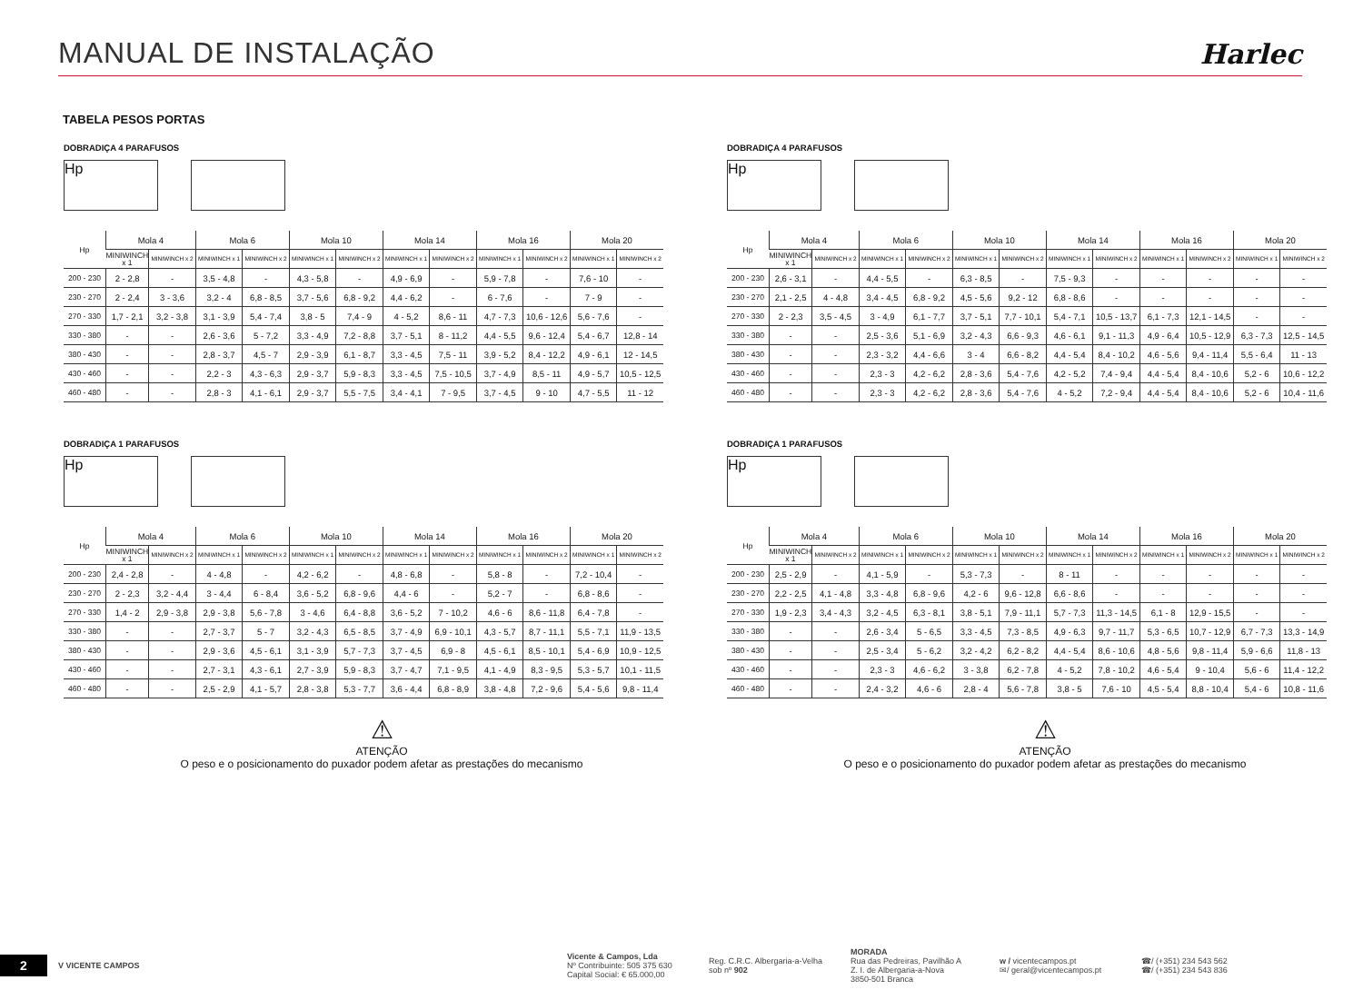MANUAL DE INSTALAÇÃO
Harlec
TABELA PESOS PORTAS
DOBRADIÇA 4 PARAFUSOS
Hp
| Hp | Mola 4 | | Mola 6 | | Mola 10 | | Mola 14 | | Mola 16 | | Mola 20 | |
| --- | --- | --- | --- | --- | --- | --- | --- | --- | --- | --- | --- | --- |
| | MINIWINCH x 1 | MINIWINCH x 2 | MINIWINCH x 1 | MINIWINCH x 2 | MINIWINCH x 1 | MINIWINCH x 2 | MINIWINCH x 1 | MINIWINCH x 2 | MINIWINCH x 1 | MINIWINCH x 2 | MINIWINCH x 1 | MINIWINCH x 2 |
| 200 - 230 | 2 - 2,8 | - | 3,5 - 4,8 | - | 4,3 - 5,8 | - | 4,9 - 6,9 | - | 5,9 - 7,8 | - | 7,6 - 10 | - |
| 230 - 270 | 2 - 2,4 | 3 - 3,6 | 3,2 - 4 | 6,8 - 8,5 | 3,7 - 5,6 | 6,8 - 9,2 | 4,4 - 6,2 | - | 6 - 7,6 | - | 7 - 9 | - |
| 270 - 330 | 1,7 - 2,1 | 3,2 - 3,8 | 3,1 - 3,9 | 5,4 - 7,4 | 3,8 - 5 | 7,4 - 9 | 4 - 5,2 | 8,6 - 11 | 4,7 - 7,3 | 10,6 - 12,6 | 5,6 - 7,6 | - |
| 330 - 380 | - | - | 2,6 - 3,6 | 5 - 7,2 | 3,3 - 4,9 | 7,2 - 8,8 | 3,7 - 5,1 | 8 - 11,2 | 4,4 - 5,5 | 9,6 - 12,4 | 5,4 - 6,7 | 12,8 - 14 |
| 380 - 430 | - | - | 2,8 - 3,7 | 4,5 - 7 | 2,9 - 3,9 | 6,1 - 8,7 | 3,3 - 4,5 | 7,5 - 11 | 3,9 - 5,2 | 8,4 - 12,2 | 4,9 - 6,1 | 12 - 14,5 |
| 430 - 460 | - | - | 2,2 - 3 | 4,3 - 6,3 | 2,9 - 3,7 | 5,9 - 8,3 | 3,3 - 4,5 | 7,5 - 10,5 | 3,7 - 4,9 | 8,5 - 11 | 4,9 - 5,7 | 10,5 - 12,5 |
| 460 - 480 | - | - | 2,8 - 3 | 4,1 - 6,1 | 2,9 - 3,7 | 5,5 - 7,5 | 3,4 - 4,1 | 7 - 9,5 | 3,7 - 4,5 | 9 - 10 | 4,7 - 5,5 | 11 - 12 |
DOBRADIÇA 1 PARAFUSOS
Hp
| Hp | Mola 4 | | Mola 6 | | Mola 10 | | Mola 14 | | Mola 16 | | Mola 20 | |
| --- | --- | --- | --- | --- | --- | --- | --- | --- | --- | --- | --- | --- |
| | MINIWINCH x 1 | MINIWINCH x 2 | MINIWINCH x 1 | MINIWINCH x 2 | MINIWINCH x 1 | MINIWINCH x 2 | MINIWINCH x 1 | MINIWINCH x 2 | MINIWINCH x 1 | MINIWINCH x 2 | MINIWINCH x 1 | MINIWINCH x 2 |
| 200 - 230 | 2,4 - 2,8 | - | 4 - 4,8 | - | 4,2 - 6,2 | - | 4,8 - 6,8 | - | 5,8 - 8 | - | 7,2 - 10,4 | - |
| 230 - 270 | 2 - 2,3 | 3,2 - 4,4 | 3 - 4,4 | 6 - 8,4 | 3,6 - 5,2 | 6,8 - 9,6 | 4,4 - 6 | - | 5,2 - 7 | - | 6,8 - 8,6 | - |
| 270 - 330 | 1,4 - 2 | 2,9 - 3,8 | 2,9 - 3,8 | 5,6 - 7,8 | 3 - 4,6 | 6,4 - 8,8 | 3,6 - 5,2 | 7 - 10,2 | 4,6 - 6 | 8,6 - 11,8 | 6,4 - 7,8 | - |
| 330 - 380 | - | - | 2,7 - 3,7 | 5 - 7 | 3,2 - 4,3 | 6,5 - 8,5 | 3,7 - 4,9 | 6,9 - 10,1 | 4,3 - 5,7 | 8,7 - 11,1 | 5,5 - 7,1 | 11,9 - 13,5 |
| 380 - 430 | - | - | 2,9 - 3,6 | 4,5 - 6,1 | 3,1 - 3,9 | 5,7 - 7,3 | 3,7 - 4,5 | 6,9 - 8 | 4,5 - 6,1 | 8,5 - 10,1 | 5,4 - 6,9 | 10,9 - 12,5 |
| 430 - 460 | - | - | 2,7 - 3,1 | 4,3 - 6,1 | 2,7 - 3,9 | 5,9 - 8,3 | 3,7 - 4,7 | 7,1 - 9,5 | 4,1 - 4,9 | 8,3 - 9,5 | 5,3 - 5,7 | 10,1 - 11,5 |
| 460 - 480 | - | - | 2,5 - 2,9 | 4,1 - 5,7 | 2,8 - 3,8 | 5,3 - 7,7 | 3,6 - 4,4 | 6,8 - 8,9 | 3,8 - 4,8 | 7,2 - 9,6 | 5,4 - 5,6 | 9,8 - 11,4 |
⚠
ATENÇÃO
O peso e o posicionamento do puxador podem afetar as prestações do mecanismo
DOBRADIÇA 4 PARAFUSOS
Hp
| Hp | Mola 4 | | Mola 6 | | Mola 10 | | Mola 14 | | Mola 16 | | Mola 20 | |
| --- | --- | --- | --- | --- | --- | --- | --- | --- | --- | --- | --- | --- |
| | MINIWINCH x 1 | MINIWINCH x 2 | MINIWINCH x 1 | MINIWINCH x 2 | MINIWINCH x 1 | MINIWINCH x 2 | MINIWINCH x 1 | MINIWINCH x 2 | MINIWINCH x 1 | MINIWINCH x 2 | MINIWINCH x 1 | MINIWINCH x 2 |
| 200 - 230 | 2,6 - 3,1 | - | 4,4 - 5,5 | - | 6,3 - 8,5 | - | 7,5 - 9,3 | - | - | - | - | - |
| 230 - 270 | 2,1 - 2,5 | 4 - 4,8 | 3,4 - 4,5 | 6,8 - 9,2 | 4,5 - 5,6 | 9,2 - 12 | 6,8 - 8,6 | - | - | - | - | - |
| 270 - 330 | 2 - 2,3 | 3,5 - 4,5 | 3 - 4,9 | 6,1 - 7,7 | 3,7 - 5,1 | 7,7 - 10,1 | 5,4 - 7,1 | 10,5 - 13,7 | 6,1 - 7,3 | 12,1 - 14,5 | - | - |
| 330 - 380 | - | - | 2,5 - 3,6 | 5,1 - 6,9 | 3,2 - 4,3 | 6,6 - 9,3 | 4,6 - 6,1 | 9,1 - 11,3 | 4,9 - 6,4 | 10,5 - 12,9 | 6,3 - 7,3 | 12,5 - 14,5 |
| 380 - 430 | - | - | 2,3 - 3,2 | 4,4 - 6,6 | 3 - 4 | 6,6 - 8,2 | 4,4 - 5,4 | 8,4 - 10,2 | 4,6 - 5,6 | 9,4 - 11,4 | 5,5 - 6,4 | 11 - 13 |
| 430 - 460 | - | - | 2,3 - 3 | 4,2 - 6,2 | 2,8 - 3,6 | 5,4 - 7,6 | 4,2 - 5,2 | 7,4 - 9,4 | 4,4 - 5,4 | 8,4 - 10,6 | 5,2 - 6 | 10,6 - 12,2 |
| 460 - 480 | - | - | 2,3 - 3 | 4,2 - 6,2 | 2,8 - 3,6 | 5,4 - 7,6 | 4 - 5,2 | 7,2 - 9,4 | 4,4 - 5,4 | 8,4 - 10,6 | 5,2 - 6 | 10,4 - 11,6 |
DOBRADIÇA 1 PARAFUSOS
Hp
| Hp | Mola 4 | | Mola 6 | | Mola 10 | | Mola 14 | | Mola 16 | | Mola 20 | |
| --- | --- | --- | --- | --- | --- | --- | --- | --- | --- | --- | --- | --- |
| | MINIWINCH x 1 | MINIWINCH x 2 | MINIWINCH x 1 | MINIWINCH x 2 | MINIWINCH x 1 | MINIWINCH x 2 | MINIWINCH x 1 | MINIWINCH x 2 | MINIWINCH x 1 | MINIWINCH x 2 | MINIWINCH x 1 | MINIWINCH x 2 |
| 200 - 230 | 2,5 - 2,9 | - | 4,1 - 5,9 | - | 5,3 - 7,3 | - | 8 - 11 | - | - | - | - | - |
| 230 - 270 | 2,2 - 2,5 | 4,1 - 4,8 | 3,3 - 4,8 | 6,8 - 9,6 | 4,2 - 6 | 9,6 - 12,8 | 6,6 - 8,6 | - | - | - | - | - |
| 270 - 330 | 1,9 - 2,3 | 3,4 - 4,3 | 3,2 - 4,5 | 6,3 - 8,1 | 3,8 - 5,1 | 7,9 - 11,1 | 5,7 - 7,3 | 11,3 - 14,5 | 6,1 - 8 | 12,9 - 15,5 | - | - |
| 330 - 380 | - | - | 2,6 - 3,4 | 5 - 6,5 | 3,3 - 4,5 | 7,3 - 8,5 | 4,9 - 6,3 | 9,7 - 11,7 | 5,3 - 6,5 | 10,7 - 12,9 | 6,7 - 7,3 | 13,3 - 14,9 |
| 380 - 430 | - | - | 2,5 - 3,4 | 5 - 6,2 | 3,2 - 4,2 | 6,2 - 8,2 | 4,4 - 5,4 | 8,6 - 10,6 | 4,8 - 5,6 | 9,8 - 11,4 | 5,9 - 6,6 | 11,8 - 13 |
| 430 - 460 | - | - | 2,3 - 3 | 4,6 - 6,2 | 3 - 3,8 | 6,2 - 7,8 | 4 - 5,2 | 7,8 - 10,2 | 4,6 - 5,4 | 9 - 10,4 | 5,6 - 6 | 11,4 - 12,2 |
| 460 - 480 | - | - | 2,4 - 3,2 | 4,6 - 6 | 2,8 - 4 | 5,6 - 7,8 | 3,8 - 5 | 7,6 - 10 | 4,5 - 5,4 | 8,8 - 10,4 | 5,4 - 6 | 10,8 - 11,6 |
⚠
ATENÇÃO
O peso e o posicionamento do puxador podem afetar as prestações do mecanismo
2
V VICENTE CAMPOS
Vicente & Campos, Lda
Nº Contribuinte: 505 375 630
Capital Social: € 65.000,00
Reg. C.R.C. Albergaria-a-Velha
sob nº 902
MORADA
Rua das Pedreiras, Pavilhão A
Z. I. de Albergaria-a-Nova
3850-501 Branca
w / vicentecampos.pt
✉/ geral@vicentecampos.pt
☎/ (+351) 234 543 562
☎/ (+351) 234 543 836